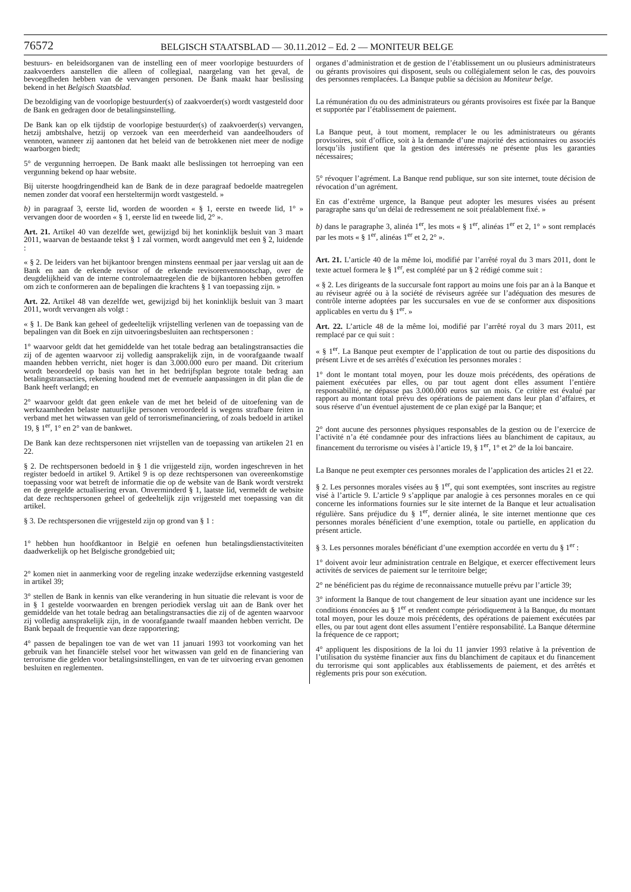76572 BELGISCH STAATSBLAD — 30.11.2012 – Ed. 2 — MONITEUR BELGE
bestuurs- en beleidsorganen van de instelling een of meer voorlopige bestuurders of zaakvoerders aanstellen die alleen of collegiaal, naargelang van het geval, de bevoegdheden hebben van de vervangen personen. De Bank maakt haar beslissing bekend in het Belgisch Staatsblad.
De bezoldiging van de voorlopige bestuurder(s) of zaakvoerder(s) wordt vastgesteld door de Bank en gedragen door de betalingsinstelling.
De Bank kan op elk tijdstip de voorlopige bestuurder(s) of zaakvoerder(s) vervangen, hetzij ambtshalve, hetzij op verzoek van een meerderheid van aandeelhouders of vennoten, wanneer zij aantonen dat het beleid van de betrokkenen niet meer de nodige waarborgen biedt;
5° de vergunning herroepen. De Bank maakt alle beslissingen tot herroeping van een vergunning bekend op haar website.
Bij uiterste hoogdringendheid kan de Bank de in deze paragraaf bedoelde maatregelen nemen zonder dat vooraf een hersteltermijn wordt vastgesteld. »
b) in paragraaf 3, eerste lid, worden de woorden « § 1, eerste en tweede lid, 1° » vervangen door de woorden « § 1, eerste lid en tweede lid, 2° ».
Art. 21. Artikel 40 van dezelfde wet, gewijzigd bij het koninklijk besluit van 3 maart 2011, waarvan de bestaande tekst § 1 zal vormen, wordt aangevuld met een § 2, luidende :
« § 2. De leiders van het bijkantoor brengen minstens eenmaal per jaar verslag uit aan de Bank en aan de erkende revisor of de erkende revisorenvennootschap, over de deugdelijkheid van de interne controlemaatregelen die de bijkantoren hebben getroffen om zich te conformeren aan de bepalingen die krachtens § 1 van toepassing zijn. »
Art. 22. Artikel 48 van dezelfde wet, gewijzigd bij het koninklijk besluit van 3 maart 2011, wordt vervangen als volgt :
« § 1. De Bank kan geheel of gedeeltelijk vrijstelling verlenen van de toepassing van de bepalingen van dit Boek en zijn uitvoeringsbesluiten aan rechtspersonen :
1° waarvoor geldt dat het gemiddelde van het totale bedrag aan betalingstransacties die zij of de agenten waarvoor zij volledig aansprakelijk zijn, in de voorafgaande twaalf maanden hebben verricht, niet hoger is dan 3.000.000 euro per maand. Dit criterium wordt beoordeeld op basis van het in het bedrijfsplan begrote totale bedrag aan betalingstransacties, rekening houdend met de eventuele aanpassingen in dit plan die de Bank heeft verlangd; en
2° waarvoor geldt dat geen enkele van de met het beleid of de uitoefening van de werkzaamheden belaste natuurlijke personen veroordeeld is wegens strafbare feiten in verband met het witwassen van geld of terrorismefinanciering, of zoals bedoeld in artikel 19, § 1<sup>er</sup>, 1° en 2° van de bankwet.
De Bank kan deze rechtspersonen niet vrijstellen van de toepassing van artikelen 21 en 22.
§ 2. De rechtspersonen bedoeld in § 1 die vrijgesteld zijn, worden ingeschreven in het register bedoeld in artikel 9. Artikel 9 is op deze rechtspersonen van overeenkomstige toepassing voor wat betreft de informatie die op de website van de Bank wordt verstrekt en de geregelde actualisering ervan. Onverminderd § 1, laatste lid, vermeldt de website dat deze rechtspersonen geheel of gedeeltelijk zijn vrijgesteld met toepassing van dit artikel.
§ 3. De rechtspersonen die vrijgesteld zijn op grond van § 1 :
1° hebben hun hoofdkantoor in België en oefenen hun betalingsdienstactiviteiten daadwerkelijk op het Belgische grondgebied uit;
2° komen niet in aanmerking voor de regeling inzake wederzijdse erkenning vastgesteld in artikel 39;
3° stellen de Bank in kennis van elke verandering in hun situatie die relevant is voor de in § 1 gestelde voorwaarden en brengen periodiek verslag uit aan de Bank over het gemiddelde van het totale bedrag aan betalingstransacties die zij of de agenten waarvoor zij volledig aansprakelijk zijn, in de voorafgaande twaalf maanden hebben verricht. De Bank bepaalt de frequentie van deze rapportering;
4° passen de bepalingen toe van de wet van 11 januari 1993 tot voorkoming van het gebruik van het financiële stelsel voor het witwassen van geld en de financiering van terrorisme die gelden voor betalingsinstellingen, en van de ter uitvoering ervan genomen besluiten en reglementen.
organes d’administration et de gestion de l’établissement un ou plusieurs administrateurs ou gérants provisoires qui disposent, seuls ou collégialement selon le cas, des pouvoirs des personnes remplacées. La Banque publie sa décision au Moniteur belge.
La rémunération du ou des administrateurs ou gérants provisoires est fixée par la Banque et supportée par l’établissement de paiement.
La Banque peut, à tout moment, remplacer le ou les administrateurs ou gérants provisoires, soit d’office, soit à la demande d’une majorité des actionnaires ou associés lorsqu’ils justifient que la gestion des intéressés ne présente plus les garanties nécessaires;
5° révoquer l’agrément. La Banque rend publique, sur son site internet, toute décision de révocation d’un agrément.
En cas d’extrême urgence, la Banque peut adopter les mesures visées au présent paragraphe sans qu’un délai de redressement ne soit préalablement fixé. »
b) dans le paragraphe 3, alinéa 1<sup>er</sup>, les mots « § 1<sup>er</sup>, alinéas 1<sup>er</sup> et 2, 1° » sont remplacés par les mots « § 1<sup>er</sup>, alinéas 1<sup>er</sup> et 2, 2° ».
Art. 21. L’article 40 de la même loi, modifié par l’arrêté royal du 3 mars 2011, dont le texte actuel formera le § 1<sup>er</sup>, est complété par un § 2 rédigé comme suit :
« § 2. Les dirigeants de la succursale font rapport au moins une fois par an à la Banque et au réviseur agréé ou à la société de réviseurs agréée sur l’adéquation des mesures de contrôle interne adoptées par les succursales en vue de se conformer aux dispositions applicables en vertu du § 1<sup>er</sup>. »
Art. 22. L’article 48 de la même loi, modifié par l’arrêté royal du 3 mars 2011, est remplacé par ce qui suit :
« § 1<sup>er</sup>. La Banque peut exempter de l’application de tout ou partie des dispositions du présent Livre et de ses arrêtés d’exécution les personnes morales :
1° dont le montant total moyen, pour les douze mois précédents, des opérations de paiement exécutées par elles, ou par tout agent dont elles assument l’entière responsabilité, ne dépasse pas 3.000.000 euros sur un mois. Ce critère est évalué par rapport au montant total prévu des opérations de paiement dans leur plan d’affaires, et sous réserve d’un éventuel ajustement de ce plan exigé par la Banque; et
2° dont aucune des personnes physiques responsables de la gestion ou de l’exercice de l’activité n’a été condamnée pour des infractions liées au blanchiment de capitaux, au financement du terrorisme ou visées à l’article 19, § 1<sup>er</sup>, 1° et 2° de la loi bancaire.
La Banque ne peut exempter ces personnes morales de l’application des articles 21 et 22.
§ 2. Les personnes morales visées au § 1<sup>er</sup>, qui sont exemptées, sont inscrites au registre visé à l’article 9. L’article 9 s’applique par analogie à ces personnes morales en ce qui concerne les informations fournies sur le site internet de la Banque et leur actualisation régulière. Sans préjudice du § 1<sup>er</sup>, dernier alinéa, le site internet mentionne que ces personnes morales bénéficient d’une exemption, totale ou partielle, en application du présent article.
§ 3. Les personnes morales bénéficiant d’une exemption accordée en vertu du § 1<sup>er</sup> :
1° doivent avoir leur administration centrale en Belgique, et exercer effectivement leurs activités de services de paiement sur le territoire belge;
2° ne bénéficient pas du régime de reconnaissance mutuelle prévu par l’article 39;
3° informent la Banque de tout changement de leur situation ayant une incidence sur les conditions énoncées au § 1<sup>er</sup> et rendent compte périodiquement à la Banque, du montant total moyen, pour les douze mois précédents, des opérations de paiement exécutées par elles, ou par tout agent dont elles assument l’entière responsabilité. La Banque détermine la fréquence de ce rapport;
4° appliquent les dispositions de la loi du 11 janvier 1993 relative à la prévention de l’utilisation du système financier aux fins du blanchiment de capitaux et du financement du terrorisme qui sont applicables aux établissements de paiement, et des arrêtés et règlements pris pour son exécution.